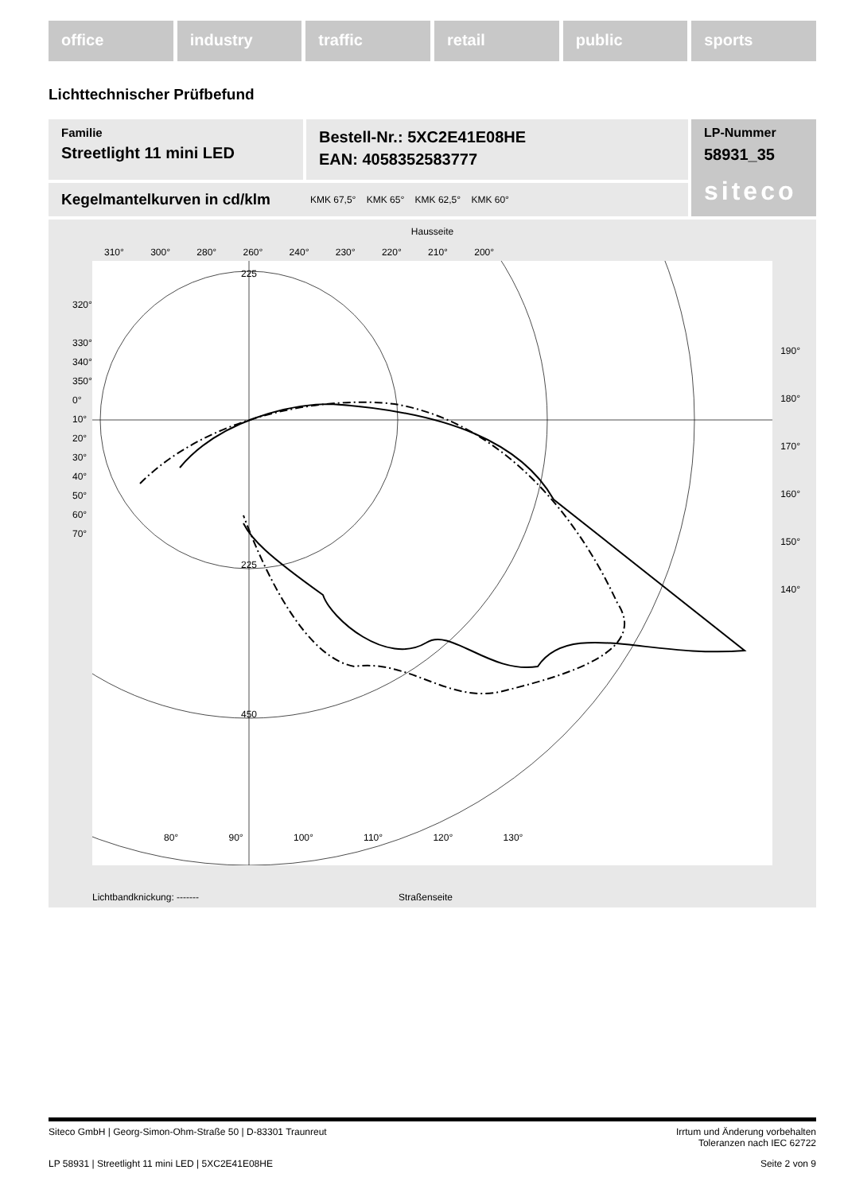office industry traffic retail public sports
Lichttechnischer Prüfbefund
Familie
Streetlight 11 mini LED
Bestell-Nr.: 5XC2E41E08HE
EAN: 4058352583777
LP-Nummer
58931_35
siteco
Kegelmantelkurven in cd/klm KMK 67,5° KMK 65° KMK 62,5° KMK 60°
Hausseite
310° 300° 280° 260° 240° 230° 220° 210° 200°
225
225
450
80° 90° 100° 110° 120° 130°
Lichtbandknickung: ------- Straßenseite
320°
330°
340°
350°
0°
10°
20°
30°
40°
50°
60°
70°
190°
180°
170°
160°
150°
140°
Siteco GmbH | Georg-Simon-Ohm-Straße 50 | D-83301 Traunreut Irrtum und Änderung vorbehalten
Toleranzen nach IEC 62722
LP 58931 | Streetlight 11 mini LED | 5XC2E41E08HE Seite 2 von 9